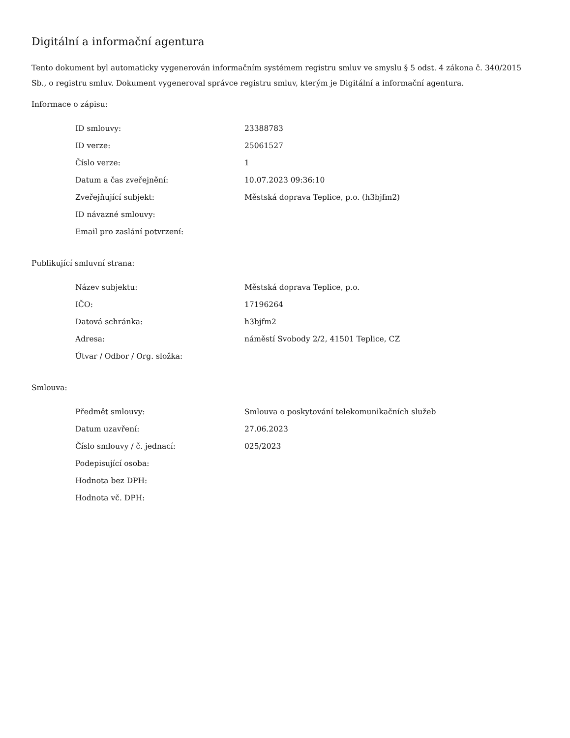Digitální a informační agentura
Tento dokument byl automaticky vygenerován informačním systémem registru smluv ve smyslu § 5 odst. 4 zákona č. 340/2015 Sb., o registru smluv. Dokument vygeneroval správce registru smluv, kterým je Digitální a informační agentura.
Informace o zápisu:
| ID smlouvy: | 23388783 |
| ID verze: | 25061527 |
| Číslo verze: | 1 |
| Datum a čas zveřejnění: | 10.07.2023 09:36:10 |
| Zveřejňující subjekt: | Městská doprava Teplice, p.o. (h3bjfm2) |
| ID návazné smlouvy: | |
| Email pro zaslání potvrzení: | |
Publikující smluvní strana:
| Název subjektu: | Městská doprava Teplice, p.o. |
| IČO: | 17196264 |
| Datová schránka: | h3bjfm2 |
| Adresa: | náměstí Svobody 2/2, 41501 Teplice, CZ |
| Útvar / Odbor / Org. složka: | |
Smlouva:
| Předmět smlouvy: | Smlouva o poskytování telekomunikačních služeb |
| Datum uzavření: | 27.06.2023 |
| Číslo smlouvy / č. jednací: | 025/2023 |
| Podepisující osoba: | |
| Hodnota bez DPH: | |
| Hodnota vč. DPH: | |